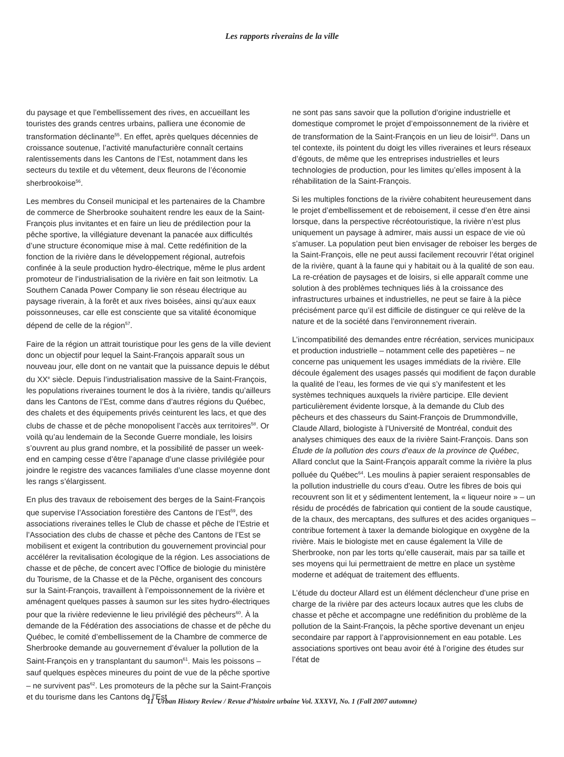Les rapports riverains de la ville
du paysage et que l’embellissement des rives, en accueillant les touristes des grands centres urbains, palliera une économie de transformation déclinante<sup>55</sup>. En effet, après quelques décennies de croissance soutenue, l’activité manufacturière connaît certains ralentissements dans les Cantons de l’Est, notamment dans les secteurs du textile et du vêtement, deux fleurons de l’économie sherbrookoise<sup>56</sup>.
Les membres du Conseil municipal et les partenaires de la Chambre de commerce de Sherbrooke souhaitent rendre les eaux de la Saint-François plus invitantes et en faire un lieu de prédilection pour la pêche sportive, la villégiature devenant la panacée aux difficultés d’une structure économique mise à mal. Cette redéfinition de la fonction de la rivière dans le développement régional, autrefois confinée à la seule production hydro-électrique, même le plus ardent promoteur de l’industrialisation de la rivière en fait son leitmotiv. La Southern Canada Power Company lie son réseau électrique au paysage riverain, à la forêt et aux rives boisées, ainsi qu’aux eaux poissonneuses, car elle est consciente que sa vitalité économique dépend de celle de la région<sup>57</sup>.
Faire de la région un attrait touristique pour les gens de la ville devient donc un objectif pour lequel la Saint-François apparaît sous un nouveau jour, elle dont on ne vantait que la puissance depuis le début du XX<sup>e</sup> siècle. Depuis l’industrialisation massive de la Saint-François, les populations riveraines tournent le dos à la rivière, tandis qu’ailleurs dans les Cantons de l’Est, comme dans d’autres régions du Québec, des chalets et des équipements privés ceinturent les lacs, et que des clubs de chasse et de pêche monopolisent l’accès aux territoires<sup>58</sup>. Or voilà qu’au lendemain de la Seconde Guerre mondiale, les loisirs s’ouvrent au plus grand nombre, et la possibilité de passer un week-end en camping cesse d’être l’apanage d’une classe privilégiée pour joindre le registre des vacances familiales d’une classe moyenne dont les rangs s’élargissent.
En plus des travaux de reboisement des berges de la Saint-François que supervise l’Association forestière des Cantons de l’Est<sup>59</sup>, des associations riveraines telles le Club de chasse et pêche de l’Estrie et l’Association des clubs de chasse et pêche des Cantons de l’Est se mobilisent et exigent la contribution du gouvernement provincial pour accélérer la revitalisation écologique de la région. Les associations de chasse et de pêche, de concert avec l’Office de biologie du ministère du Tourisme, de la Chasse et de la Pêche, organisent des concours sur la Saint-François, travaillent à l’empoissonnement de la rivière et aménagent quelques passes à saumon sur les sites hydro-électriques pour que la rivière redevienne le lieu privilégié des pêcheurs<sup>60</sup>. À la demande de la Fédération des associations de chasse et de pêche du Québec, le comité d’embellissement de la Chambre de commerce de Sherbrooke demande au gouvernement d’évaluer la pollution de la Saint-François en y transplantant du saumon<sup>61</sup>. Mais les poissons – sauf quelques espèces mineures du point de vue de la pêche sportive – ne survivent pas<sup>62</sup>. Les promoteurs de la pêche sur la Saint-François et du tourisme dans les Cantons de l’Est
ne sont pas sans savoir que la pollution d’origine industrielle et domestique compromet le projet d’empoissonnement de la rivière et de transformation de la Saint-François en un lieu de loisir<sup>63</sup>. Dans un tel contexte, ils pointent du doigt les villes riveraines et leurs réseaux d’égouts, de même que les entreprises industrielles et leurs technologies de production, pour les limites qu’elles imposent à la réhabilitation de la Saint-François.
Si les multiples fonctions de la rivière cohabitent heureusement dans le projet d’embellissement et de reboisement, il cesse d’en être ainsi lorsque, dans la perspective récréotouristique, la rivière n’est plus uniquement un paysage à admirer, mais aussi un espace de vie où s’amuser. La population peut bien envisager de reboiser les berges de la Saint-François, elle ne peut aussi facilement recouvrir l’état originel de la rivière, quant à la faune qui y habitait ou à la qualité de son eau. La re-création de paysages et de loisirs, si elle apparaît comme une solution à des problèmes techniques liés à la croissance des infrastructures urbaines et industrielles, ne peut se faire à la pièce précisément parce qu’il est difficile de distinguer ce qui relève de la nature et de la société dans l’environnement riverain.
L’incompatibilité des demandes entre récréation, services municipaux et production industrielle – notamment celle des papetières – ne concerne pas uniquement les usages immédiats de la rivière. Elle découle également des usages passés qui modifient de façon durable la qualité de l’eau, les formes de vie qui s’y manifestent et les systèmes techniques auxquels la rivière participe. Elle devient particulièrement évidente lorsque, à la demande du Club des pêcheurs et des chasseurs du Saint-François de Drummondville, Claude Allard, biologiste à l’Université de Montréal, conduit des analyses chimiques des eaux de la rivière Saint-François. Dans son Étude de la pollution des cours d’eaux de la province de Québec, Allard conclut que la Saint-François apparaît comme la rivière la plus polluée du Québec<sup>64</sup>. Les moulins à papier seraient responsables de la pollution industrielle du cours d’eau. Outre les fibres de bois qui recouvrent son lit et y sédimentent lentement, la « liqueur noire » – un résidu de procédés de fabrication qui contient de la soude caustique, de la chaux, des mercaptans, des sulfures et des acides organiques – contribue fortement à taxer la demande biologique en oxygène de la rivière. Mais le biologiste met en cause également la Ville de Sherbrooke, non par les torts qu’elle causerait, mais par sa taille et ses moyens qui lui permettraient de mettre en place un système moderne et adéquat de traitement des effluents.
L’étude du docteur Allard est un élément déclencheur d’une prise en charge de la rivière par des acteurs locaux autres que les clubs de chasse et pêche et accompagne une redéfinition du problème de la pollution de la Saint-François, la pêche sportive devenant un enjeu secondaire par rapport à l’approvisionnement en eau potable. Les associations sportives ont beau avoir été à l’origine des études sur l’état de
11 Urban History Review / Revue d’histoire urbaine Vol. XXXVI, No. 1 (Fall 2007 automne)